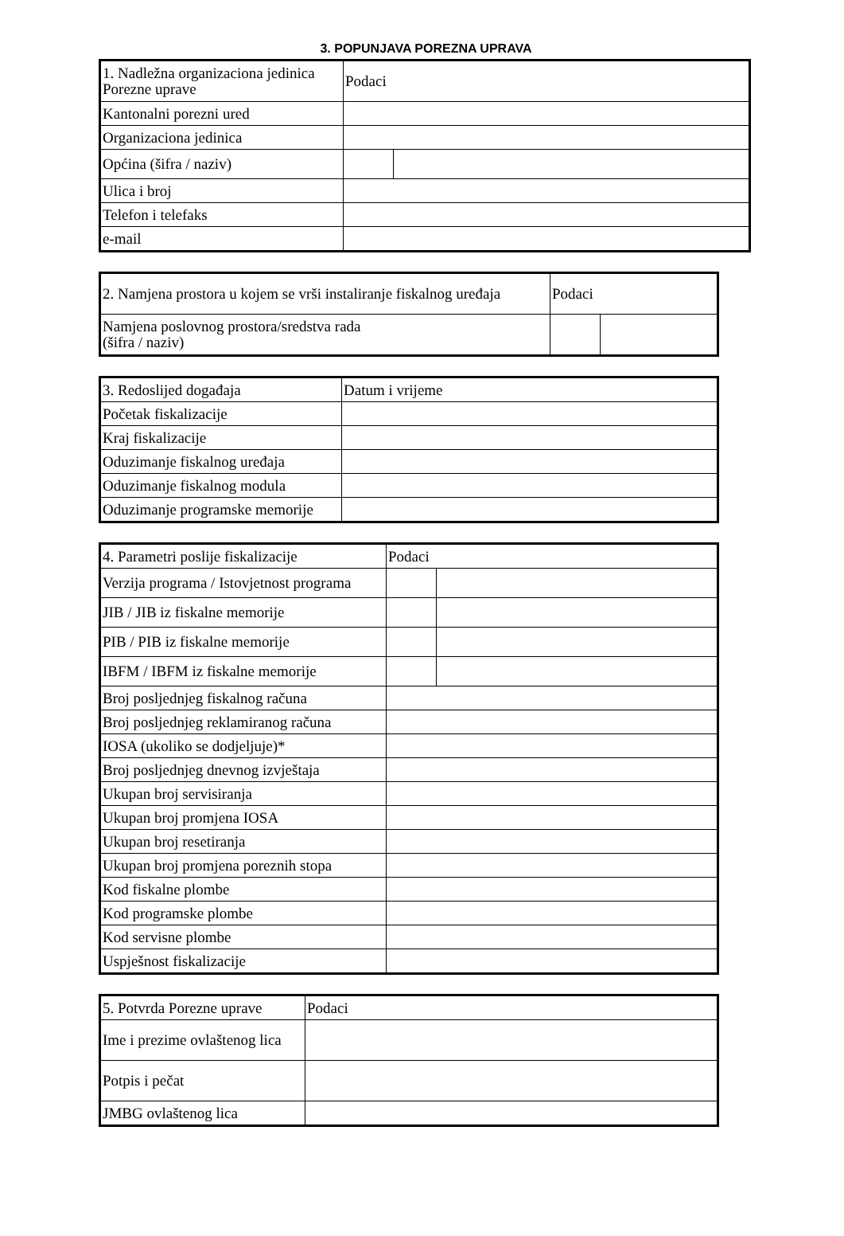3. POPUNJAVA POREZNA UPRAVA
| 1. Nadležna organizaciona jedinica Porezne uprave | Podaci | |
| Kantonalni porezni ured | | |
| Organizaciona jedinica | | |
| Općina (šifra / naziv) | | |
| Ulica i broj | | |
| Telefon i telefaks | | |
| e-mail | | |
| 2. Namjena prostora u kojem se vrši instaliranje fiskalnog uređaja | Podaci | |
| Namjena poslovnog prostora/sredstva rada (šifra / naziv) | | |
| 3. Redoslijed događaja | Datum i vrijeme |
| Početak fiskalizacije | |
| Kraj fiskalizacije | |
| Oduzimanje fiskalnog uređaja | |
| Oduzimanje fiskalnog modula | |
| Oduzimanje programske memorije | |
| 4. Parametri poslije fiskalizacije | Podaci | |
| Verzija programa / Istovjetnost programa | | |
| JIB / JIB iz fiskalne memorije | | |
| PIB / PIB iz fiskalne memorije | | |
| IBFM / IBFM iz fiskalne memorije | | |
| Broj posljednjeg fiskalnog računa | | |
| Broj posljednjeg reklamiranog računa | | |
| IOSA (ukoliko se dodjeljuje)* | | |
| Broj posljednjeg dnevnog izvještaja | | |
| Ukupan broj servisiranja | | |
| Ukupan broj promjena IOSA | | |
| Ukupan broj resetiranja | | |
| Ukupan broj promjena poreznih stopa | | |
| Kod fiskalne plombe | | |
| Kod programske plombe | | |
| Kod servisne plombe | | |
| Uspješnost fiskalizacije | | |
| 5. Potvrda Porezne uprave | Podaci |
| Ime i prezime ovlaštenog lica | |
| Potpis i pečat | |
| JMBG ovlaštenog lica | |